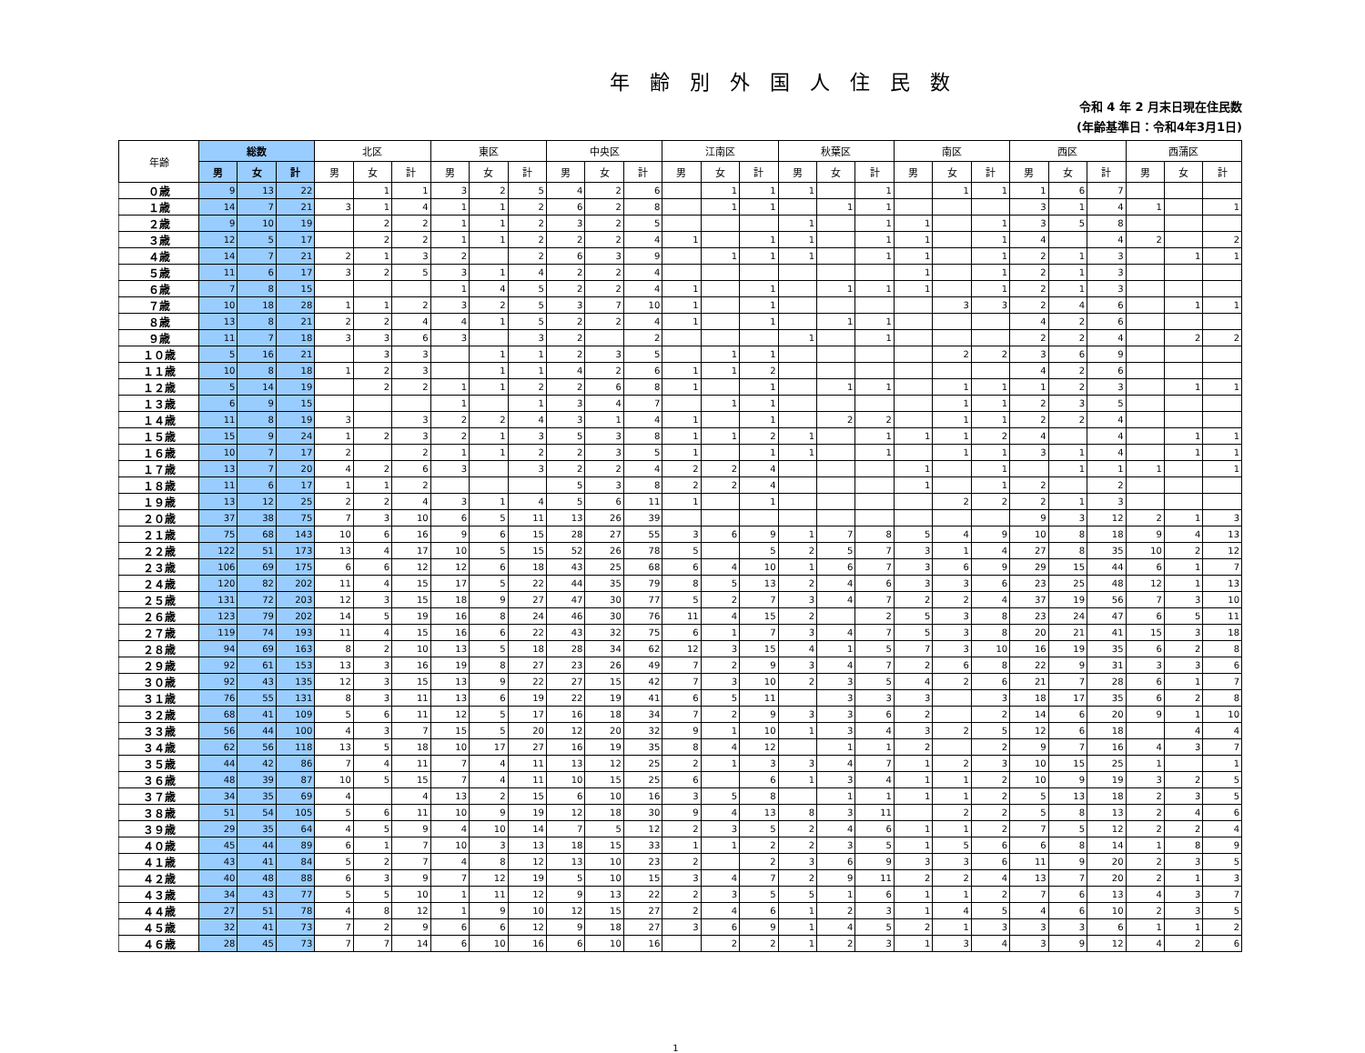年齢別外国人住民数
令和 4 年 2 月末日現在住民数
(年齢基準日：令和4年3月1日)
| 年齢 | 総数 | | | 北区 | | | 東区 | | | 中央区 | | | 江南区 | | | 秋葉区 | | | 南区 | | | 西区 | | | 西蒲区 | | |
| --- | --- | --- | --- | --- | --- | --- | --- | --- | --- | --- | --- | --- | --- | --- | --- | --- | --- | --- | --- | --- | --- | --- | --- | --- | --- | --- | --- |
| | 男 | 女 | 計 | 男 | 女 | 計 | 男 | 女 | 計 | 男 | 女 | 計 | 男 | 女 | 計 | 男 | 女 | 計 | 男 | 女 | 計 | 男 | 女 | 計 | 男 | 女 | 計 |
| ０歳 | 9 | 13 | 22 | | 1 | 1 | 3 | 2 | 5 | 4 | 2 | 6 | | 1 | 1 | 1 | | 1 | | 1 | 1 | 1 | 6 | 7 | | | |
| １歳 | 14 | 7 | 21 | 3 | 1 | 4 | 1 | 1 | 2 | 6 | 2 | 8 | | 1 | 1 | | 1 | 1 | | | | 3 | 1 | 4 | 1 | | 1 |
| ２歳 | 9 | 10 | 19 | | 2 | 2 | 1 | 1 | 2 | 3 | 2 | 5 | | | | 1 | | 1 | 1 | | 1 | 3 | 5 | 8 | | | |
| ３歳 | 12 | 5 | 17 | | 2 | 2 | 1 | 1 | 2 | 2 | 2 | 4 | 1 | | 1 | 1 | | 1 | 1 | | 1 | 4 | | 4 | 2 | | 2 |
| ４歳 | 14 | 7 | 21 | 2 | 1 | 3 | 2 | | 2 | 6 | 3 | 9 | | 1 | 1 | 1 | | 1 | 1 | | 1 | 2 | 1 | 3 | | 1 | 1 |
| ５歳 | 11 | 6 | 17 | 3 | 2 | 5 | 3 | 1 | 4 | 2 | 2 | 4 | | | | | | | 1 | | 1 | 2 | 1 | 3 | | | |
| ６歳 | 7 | 8 | 15 | | | | 1 | 4 | 5 | 2 | 2 | 4 | 1 | | 1 | | 1 | 1 | 1 | | 1 | 2 | 1 | 3 | | | |
| ７歳 | 10 | 18 | 28 | 1 | 1 | 2 | 3 | 2 | 5 | 3 | 7 | 10 | 1 | | 1 | | | | | 3 | 3 | 2 | 4 | 6 | | 1 | 1 |
| ８歳 | 13 | 8 | 21 | 2 | 2 | 4 | 4 | 1 | 5 | 2 | 2 | 4 | 1 | | 1 | | 1 | 1 | | | | 4 | 2 | 6 | | | |
| ９歳 | 11 | 7 | 18 | 3 | 3 | 6 | 3 | | 3 | 2 | | 2 | | | | 1 | | 1 | | | | 2 | 2 | 4 | | 2 | 2 |
| １０歳 | 5 | 16 | 21 | | 3 | 3 | | 1 | 1 | 2 | 3 | 5 | | 1 | 1 | | | | | 2 | 2 | 3 | 6 | 9 | | | |
| １１歳 | 10 | 8 | 18 | 1 | 2 | 3 | | 1 | 1 | 4 | 2 | 6 | 1 | 1 | 2 | | | | | | | 4 | 2 | 6 | | | |
| １２歳 | 5 | 14 | 19 | | 2 | 2 | 1 | 1 | 2 | 2 | 6 | 8 | 1 | | 1 | | 1 | 1 | | 1 | 1 | 1 | 2 | 3 | | 1 | 1 |
| １３歳 | 6 | 9 | 15 | | | | 1 | | 1 | 3 | 4 | 7 | | 1 | 1 | | | | | 1 | 1 | 2 | 3 | 5 | | | |
| １４歳 | 11 | 8 | 19 | 3 | | 3 | 2 | 2 | 4 | 3 | 1 | 4 | 1 | | 1 | | 2 | 2 | | 1 | 1 | 2 | 2 | 4 | | | |
| １５歳 | 15 | 9 | 24 | 1 | 2 | 3 | 2 | 1 | 3 | 5 | 3 | 8 | 1 | 1 | 2 | 1 | | 1 | 1 | 1 | 2 | 4 | | 4 | | 1 | 1 |
| １６歳 | 10 | 7 | 17 | 2 | | 2 | 1 | 1 | 2 | 2 | 3 | 5 | 1 | | 1 | 1 | | 1 | | 1 | 1 | 3 | 1 | 4 | | 1 | 1 |
| １７歳 | 13 | 7 | 20 | 4 | 2 | 6 | 3 | | 3 | 2 | 2 | 4 | 2 | 2 | 4 | | | | 1 | | 1 | | 1 | 1 | 1 | | 1 |
| １８歳 | 11 | 6 | 17 | 1 | 1 | 2 | | | | 5 | 3 | 8 | 2 | 2 | 4 | | | | 1 | | 1 | 2 | | 2 | | | |
| １９歳 | 13 | 12 | 25 | 2 | 2 | 4 | 3 | 1 | 4 | 5 | 6 | 11 | 1 | | 1 | | | | | 2 | 2 | 2 | 1 | 3 | | | |
| ２０歳 | 37 | 38 | 75 | 7 | 3 | 10 | 6 | 5 | 11 | 13 | 26 | 39 | | | | | | | | | | 9 | 3 | 12 | 2 | 1 | 3 |
| ２１歳 | 75 | 68 | 143 | 10 | 6 | 16 | 9 | 6 | 15 | 28 | 27 | 55 | 3 | 6 | 9 | 1 | 7 | 8 | 5 | 4 | 9 | 10 | 8 | 18 | 9 | 4 | 13 |
| ２２歳 | 122 | 51 | 173 | 13 | 4 | 17 | 10 | 5 | 15 | 52 | 26 | 78 | 5 | | 5 | 2 | 5 | 7 | 3 | 1 | 4 | 27 | 8 | 35 | 10 | 2 | 12 |
| ２３歳 | 106 | 69 | 175 | 6 | 6 | 12 | 12 | 6 | 18 | 43 | 25 | 68 | 6 | 4 | 10 | 1 | 6 | 7 | 3 | 6 | 9 | 29 | 15 | 44 | 6 | 1 | 7 |
| ２４歳 | 120 | 82 | 202 | 11 | 4 | 15 | 17 | 5 | 22 | 44 | 35 | 79 | 8 | 5 | 13 | 2 | 4 | 6 | 3 | 3 | 6 | 23 | 25 | 48 | 12 | 1 | 13 |
| ２５歳 | 131 | 72 | 203 | 12 | 3 | 15 | 18 | 9 | 27 | 47 | 30 | 77 | 5 | 2 | 7 | 3 | 4 | 7 | 2 | 2 | 4 | 37 | 19 | 56 | 7 | 3 | 10 |
| ２６歳 | 123 | 79 | 202 | 14 | 5 | 19 | 16 | 8 | 24 | 46 | 30 | 76 | 11 | 4 | 15 | 2 | | 2 | 5 | 3 | 8 | 23 | 24 | 47 | 6 | 5 | 11 |
| ２７歳 | 119 | 74 | 193 | 11 | 4 | 15 | 16 | 6 | 22 | 43 | 32 | 75 | 6 | 1 | 7 | 3 | 4 | 7 | 5 | 3 | 8 | 20 | 21 | 41 | 15 | 3 | 18 |
| ２８歳 | 94 | 69 | 163 | 8 | 2 | 10 | 13 | 5 | 18 | 28 | 34 | 62 | 12 | 3 | 15 | 4 | 1 | 5 | 7 | 3 | 10 | 16 | 19 | 35 | 6 | 2 | 8 |
| ２９歳 | 92 | 61 | 153 | 13 | 3 | 16 | 19 | 8 | 27 | 23 | 26 | 49 | 7 | 2 | 9 | 3 | 4 | 7 | 2 | 6 | 8 | 22 | 9 | 31 | 3 | 3 | 6 |
| ３０歳 | 92 | 43 | 135 | 12 | 3 | 15 | 13 | 9 | 22 | 27 | 15 | 42 | 7 | 3 | 10 | 2 | 3 | 5 | 4 | 2 | 6 | 21 | 7 | 28 | 6 | 1 | 7 |
| ３１歳 | 76 | 55 | 131 | 8 | 3 | 11 | 13 | 6 | 19 | 22 | 19 | 41 | 6 | 5 | 11 | | 3 | 3 | 3 | | 3 | 18 | 17 | 35 | 6 | 2 | 8 |
| ３２歳 | 68 | 41 | 109 | 5 | 6 | 11 | 12 | 5 | 17 | 16 | 18 | 34 | 7 | 2 | 9 | 3 | 3 | 6 | 2 | | 2 | 14 | 6 | 20 | 9 | 1 | 10 |
| ３３歳 | 56 | 44 | 100 | 4 | 3 | 7 | 15 | 5 | 20 | 12 | 20 | 32 | 9 | 1 | 10 | 1 | 3 | 4 | 3 | 2 | 5 | 12 | 6 | 18 | | 4 | 4 |
| ３４歳 | 62 | 56 | 118 | 13 | 5 | 18 | 10 | 17 | 27 | 16 | 19 | 35 | 8 | 4 | 12 | | 1 | 1 | 2 | | 2 | 9 | 7 | 16 | 4 | 3 | 7 |
| ３５歳 | 44 | 42 | 86 | 7 | 4 | 11 | 7 | 4 | 11 | 13 | 12 | 25 | 2 | 1 | 3 | 3 | 4 | 7 | 1 | 2 | 3 | 10 | 15 | 25 | 1 | | 1 |
| ３６歳 | 48 | 39 | 87 | 10 | 5 | 15 | 7 | 4 | 11 | 10 | 15 | 25 | 6 | | 6 | 1 | 3 | 4 | 1 | 1 | 2 | 10 | 9 | 19 | 3 | 2 | 5 |
| ３７歳 | 34 | 35 | 69 | 4 | | 4 | 13 | 2 | 15 | 6 | 10 | 16 | 3 | 5 | 8 | | 1 | 1 | 1 | 1 | 2 | 5 | 13 | 18 | 2 | 3 | 5 |
| ３８歳 | 51 | 54 | 105 | 5 | 6 | 11 | 10 | 9 | 19 | 12 | 18 | 30 | 9 | 4 | 13 | 8 | 3 | 11 | | 2 | 2 | 5 | 8 | 13 | 2 | 4 | 6 |
| ３９歳 | 29 | 35 | 64 | 4 | 5 | 9 | 4 | 10 | 14 | 7 | 5 | 12 | 2 | 3 | 5 | 2 | 4 | 6 | 1 | 1 | 2 | 7 | 5 | 12 | 2 | 2 | 4 |
| ４０歳 | 45 | 44 | 89 | 6 | 1 | 7 | 10 | 3 | 13 | 18 | 15 | 33 | 1 | 1 | 2 | 2 | 3 | 5 | 1 | 5 | 6 | 6 | 8 | 14 | 1 | 8 | 9 |
| ４１歳 | 43 | 41 | 84 | 5 | 2 | 7 | 4 | 8 | 12 | 13 | 10 | 23 | 2 | | 2 | 3 | 6 | 9 | 3 | 3 | 6 | 11 | 9 | 20 | 2 | 3 | 5 |
| ４２歳 | 40 | 48 | 88 | 6 | 3 | 9 | 7 | 12 | 19 | 5 | 10 | 15 | 3 | 4 | 7 | 2 | 9 | 11 | 2 | 2 | 4 | 13 | 7 | 20 | 2 | 1 | 3 |
| ４３歳 | 34 | 43 | 77 | 5 | 5 | 10 | 1 | 11 | 12 | 9 | 13 | 22 | 2 | 3 | 5 | 5 | 1 | 6 | 1 | 1 | 2 | 7 | 6 | 13 | 4 | 3 | 7 |
| ４４歳 | 27 | 51 | 78 | 4 | 8 | 12 | 1 | 9 | 10 | 12 | 15 | 27 | 2 | 4 | 6 | 1 | 2 | 3 | 1 | 4 | 5 | 4 | 6 | 10 | 2 | 3 | 5 |
| ４５歳 | 32 | 41 | 73 | 7 | 2 | 9 | 6 | 6 | 12 | 9 | 18 | 27 | 3 | 6 | 9 | 1 | 4 | 5 | 2 | 1 | 3 | 3 | 3 | 6 | 1 | 1 | 2 |
| ４６歳 | 28 | 45 | 73 | 7 | 7 | 14 | 6 | 10 | 16 | 6 | 10 | 16 | | 2 | 2 | 1 | 2 | 3 | 1 | 3 | 4 | 3 | 9 | 12 | 4 | 2 | 6 |
1